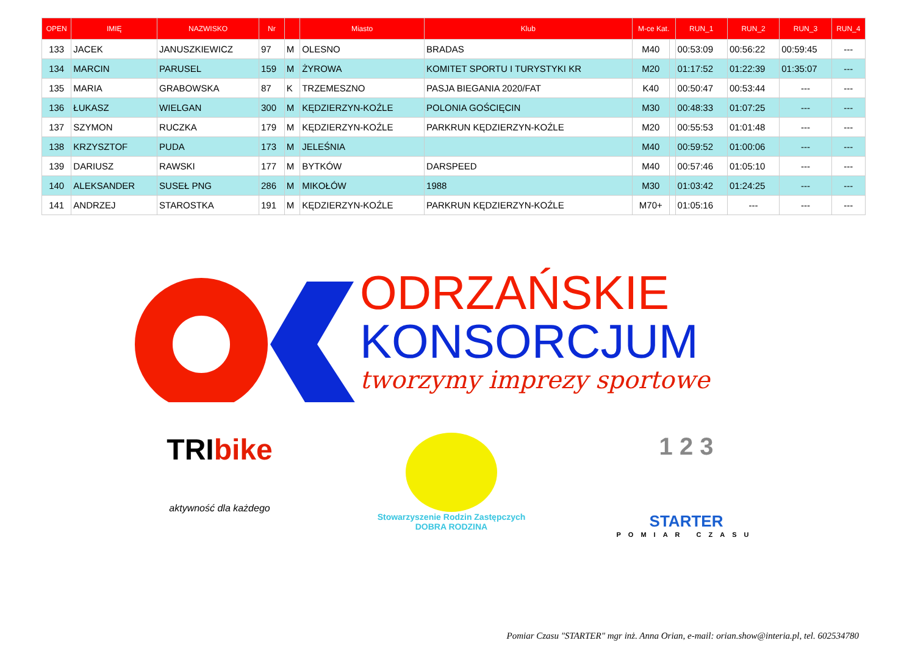| OPEN | IMIĘ | NAZWISKO | Nr | | Miasto | Klub | M-ce Kat. | | RUN_1 | RUN_2 | RUN_3 | RUN_4 |
| --- | --- | --- | --- | --- | --- | --- | --- | --- | --- | --- | --- | --- |
| 133 | JACEK | JANUSZKIEWICZ | 97 | M | OLESNO | BRADAS | M40 | | 00:53:09 | 00:56:22 | 00:59:45 | --- |
| 134 | MARCIN | PARUSEL | 159 | M | ŻYROWA | KOMITET SPORTU I TURYSTYKI KR | M20 | | 01:17:52 | 01:22:39 | 01:35:07 | --- |
| 135 | MARIA | GRABOWSKA | 87 | K | TRZEMESZNO | PASJA BIEGANIA 2020/FAT | K40 | | 00:50:47 | 00:53:44 | --- | --- |
| 136 | ŁUKASZ | WIELGAN | 300 | M | KĘDZIERZYN-KOŹLE | POLONIA GOŚCIĘCIN | M30 | | 00:48:33 | 01:07:25 | --- | --- |
| 137 | SZYMON | RUCZKA | 179 | M | KĘDZIERZYN-KOŹLE | PARKRUN KĘDZIERZYN-KOŹLE | M20 | | 00:55:53 | 01:01:48 | --- | --- |
| 138 | KRZYSZTOF | PUDA | 173 | M | JELEŚNIA | | M40 | | 00:59:52 | 01:00:06 | --- | --- |
| 139 | DARIUSZ | RAWSKI | 177 | M | BYTKÓW | DARSPEED | M40 | | 00:57:46 | 01:05:10 | --- | --- |
| 140 | ALEKSANDER | SUSEŁ PNG | 286 | M | MIKOŁÓW | 1988 | M30 | | 01:03:42 | 01:24:25 | --- | --- |
| 141 | ANDRZEJ | STAROSTKA | 191 | M | KĘDZIERZYN-KOŹLE | PARKRUN KĘDZIERZYN-KOŹLE | M70+ | | 01:05:16 | --- | --- | --- |
ODRZAŃSKIE
KONSORCJUM
tworzymy imprezy sportowe
TRIbike
aktywność dla każdego
Stowarzyszenie Rodzin Zastępczych
DOBRA RODZINA
1 2 3
STARTER
POMIAR CZASU
Pomiar Czasu "STARTER" mgr inż. Anna Orian, e-mail: orian.show@interia.pl, tel. 602534780